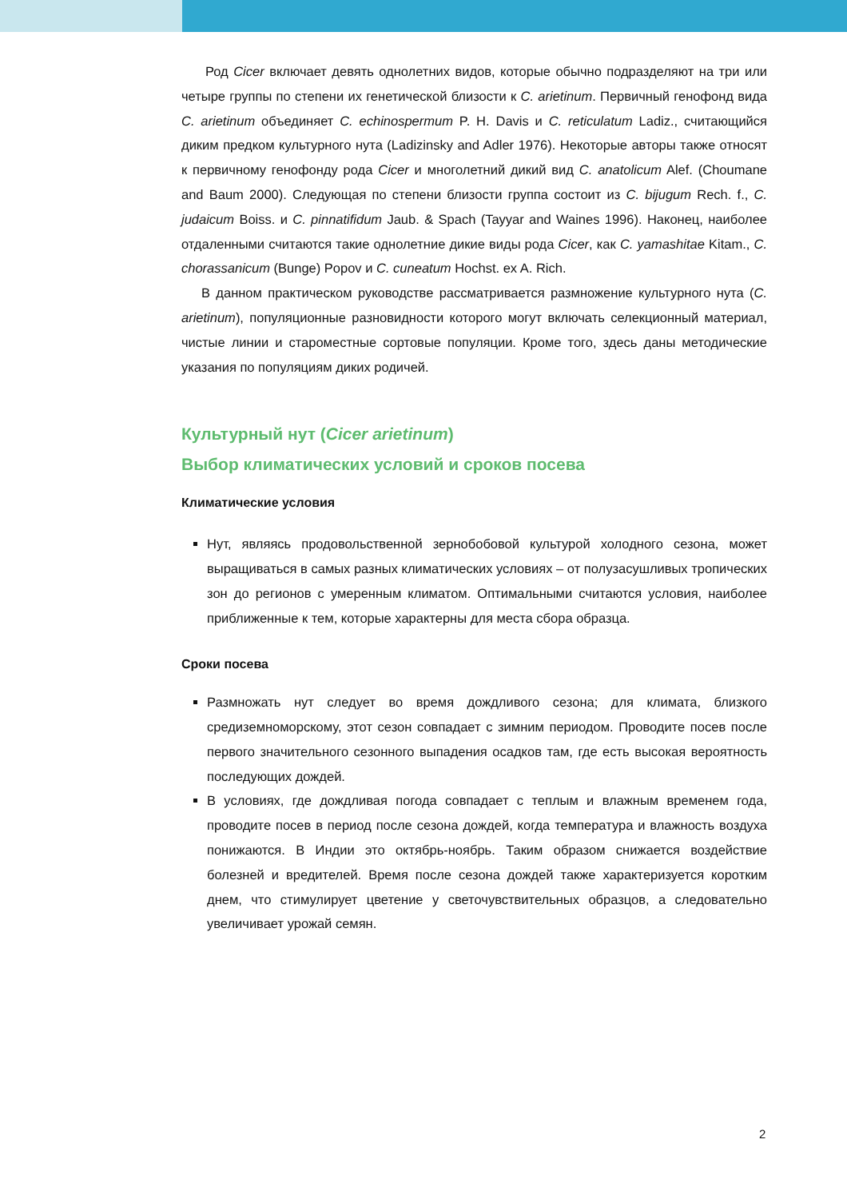Род Cicer включает девять однолетних видов, которые обычно подразделяют на три или четыре группы по степени их генетической близости к C. arietinum. Первичный генофонд вида C. arietinum объединяет C. echinospermum P. H. Davis и C. reticulatum Ladiz., считающийся диким предком культурного нута (Ladizinsky and Adler 1976). Некоторые авторы также относят к первичному генофонду рода Cicer и многолетний дикий вид C. anatolicum Alef. (Choumane and Baum 2000). Следующая по степени близости группа состоит из C. bijugum Rech. f., C. judaicum Boiss. и C. pinnatifidum Jaub. & Spach (Tayyar and Waines 1996). Наконец, наиболее отдаленными считаются такие однолетние дикие виды рода Cicer, как C. yamashitae Kitam., C. chorassanicum (Bunge) Popov и C. cuneatum Hochst. ex A. Rich.
В данном практическом руководстве рассматривается размножение культурного нута (C. arietinum), популяционные разновидности которого могут включать селекционный материал, чистые линии и староместные сортовые популяции. Кроме того, здесь даны методические указания по популяциям диких родичей.
Культурный нут (Cicer arietinum)
Выбор климатических условий и сроков посева
Климатические условия
Нут, являясь продовольственной зернобобовой культурой холодного сезона, может выращиваться в самых разных климатических условиях – от полузасушливых тропических зон до регионов с умеренным климатом. Оптимальными считаются условия, наиболее приближенные к тем, которые характерны для места сбора образца.
Сроки посева
Размножать нут следует во время дождливого сезона; для климата, близкого средиземноморскому, этот сезон совпадает с зимним периодом. Проводите посев после первого значительного сезонного выпадения осадков там, где есть высокая вероятность последующих дождей.
В условиях, где дождливая погода совпадает с теплым и влажным временем года, проводите посев в период после сезона дождей, когда температура и влажность воздуха понижаются. В Индии это октябрь-ноябрь. Таким образом снижается воздействие болезней и вредителей. Время после сезона дождей также характеризуется коротким днем, что стимулирует цветение у светочувствительных образцов, а следовательно увеличивает урожай семян.
2